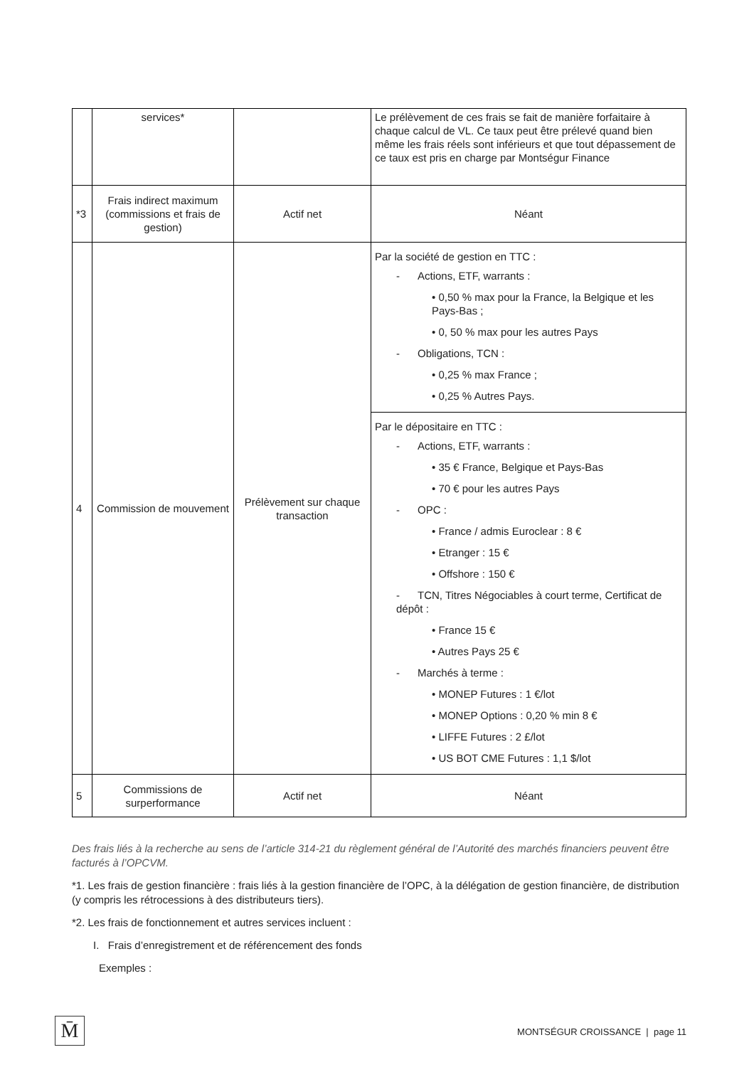| | services* | | Le prélèvement de ces frais se fait de manière forfaitaire à chaque calcul de VL. Ce taux peut être prélevé quand bien même les frais réels sont inférieurs et que tout dépassement de ce taux est pris en charge par Montségur Finance |
| *3 | Frais indirect maximum (commissions et frais de gestion) | Actif net | Néant |
| 4 | Commission de mouvement | Prélèvement sur chaque transaction | Par la société de gestion en TTC : - Actions, ETF, warrants : • 0,50 % max pour la France, la Belgique et les Pays-Bas ; • 0, 50 % max pour les autres Pays - Obligations, TCN : • 0,25 % max France ; • 0,25 % Autres Pays. |
| | | | Par le dépositaire en TTC : - Actions, ETF, warrants : • 35 € France, Belgique et Pays-Bas • 70 € pour les autres Pays - OPC : • France / admis Euroclear : 8 € • Etranger : 15 € • Offshore : 150 € - TCN, Titres Négociables à court terme, Certificat de dépôt : • France 15 € • Autres Pays 25 € - Marchés à terme : • MONEP Futures : 1 €/lot • MONEP Options : 0,20 % min 8 € • LIFFE Futures : 2 £/lot • US BOT CME Futures : 1,1 $/lot |
| 5 | Commissions de surperformance | Actif net | Néant |
Des frais liés à la recherche au sens de l’article 314-21 du règlement général de l’Autorité des marchés financiers peuvent être facturés à l’OPCVM.
*1. Les frais de gestion financière : frais liés à la gestion financière de l’OPC, à la délégation de gestion financière, de distribution (y compris les rétrocessions à des distributeurs tiers).
*2. Les frais de fonctionnement et autres services incluent :
I. Frais d’enregistrement et de référencement des fonds
Exemples :
M̄
MONTSÉGUR CROISSANCE | page 11